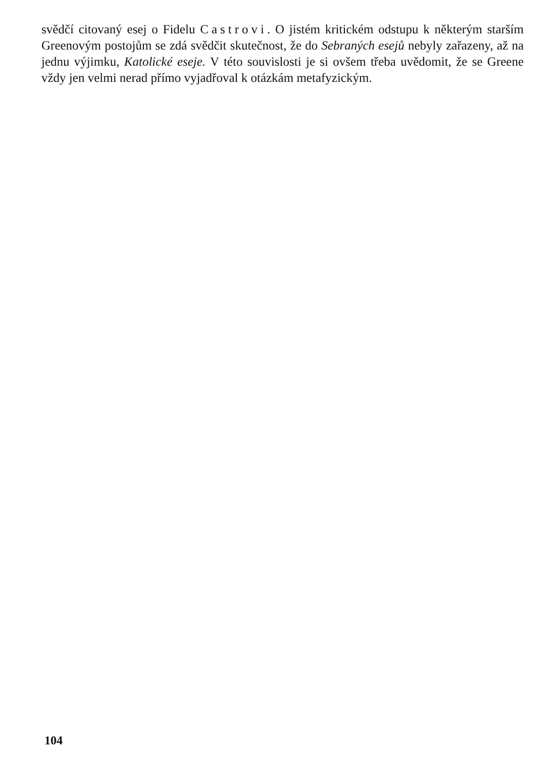svědčí citovaný esej o Fidelu Castrovi. O jistém kritickém odstupu k některým starším Greenovým postojům se zdá svědčit skutečnost, že do Sebraných esejů nebyly zařazeny, až na jednu výjimku, Katolické eseje. V této souvislosti je si ovšem třeba uvědomit, že se Greene vždy jen velmi nerad přímo vyjadřoval k otázkám metafyzickým.
104